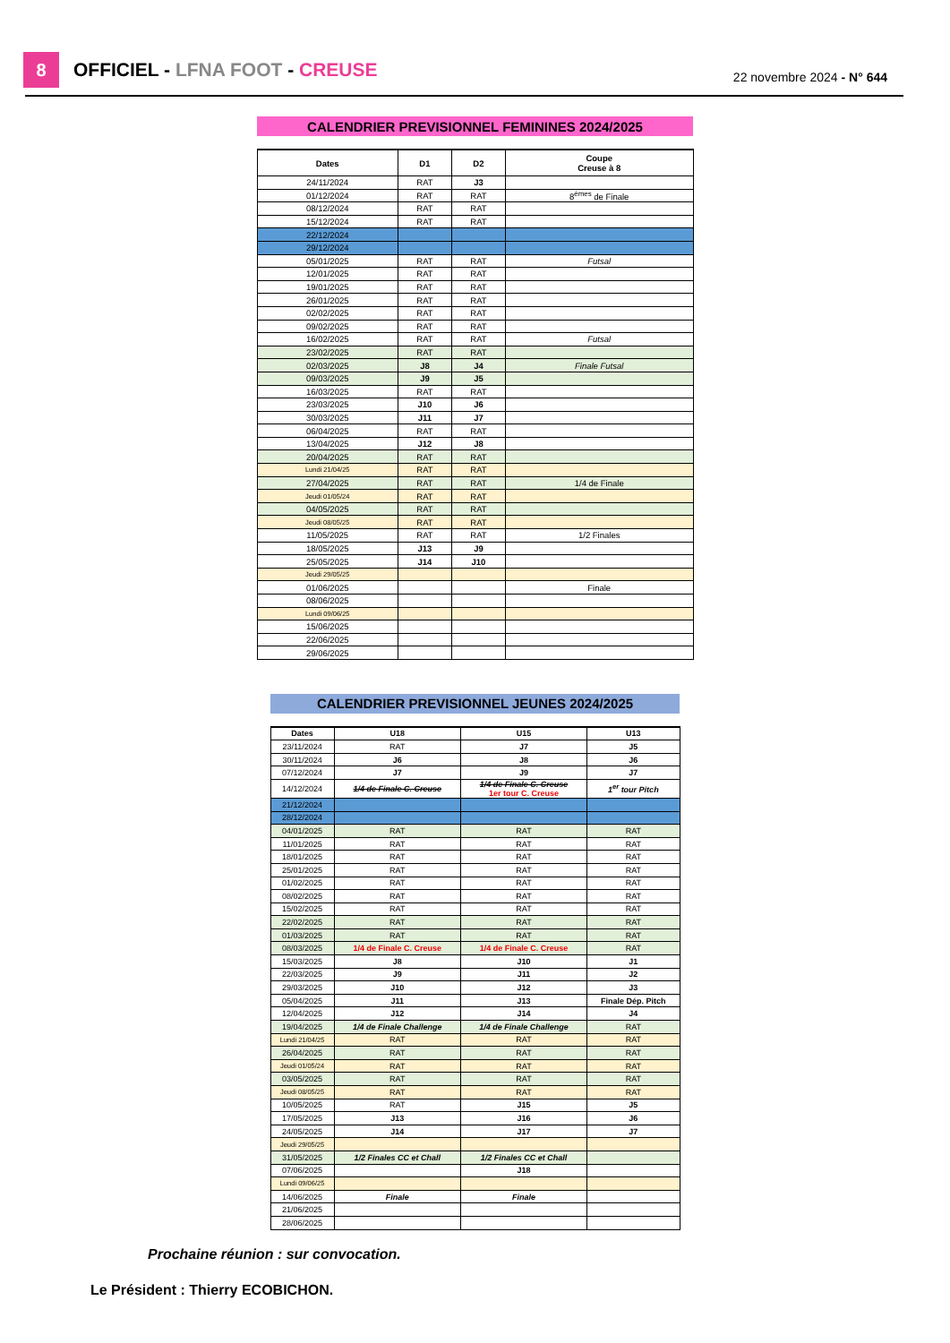8
OFFICIEL - LFNA FOOT - CREUSE
22 novembre 2024 - N° 644
| CALENDRIER PREVISIONNEL FEMININES 2024/2025 | | | |
| Dates | D1 | D2 | Coupe Creuse à 8 |
| 24/11/2024 | RAT | J3 | |
| 01/12/2024 | RAT | RAT | 8<sup>èmes</sup> de Finale |
| 08/12/2024 | RAT | RAT | |
| 15/12/2024 | RAT | RAT | |
| 22/12/2024 | | | |
| 29/12/2024 | | | |
| 05/01/2025 | RAT | RAT | Futsal |
| 12/01/2025 | RAT | RAT | |
| 19/01/2025 | RAT | RAT | |
| 26/01/2025 | RAT | RAT | |
| 02/02/2025 | RAT | RAT | |
| 09/02/2025 | RAT | RAT | |
| 16/02/2025 | RAT | RAT | Futsal |
| 23/02/2025 | RAT | RAT | |
| 02/03/2025 | J8 | J4 | Finale Futsal |
| 09/03/2025 | J9 | J5 | |
| 16/03/2025 | RAT | RAT | |
| 23/03/2025 | J10 | J6 | |
| 30/03/2025 | J11 | J7 | |
| 06/04/2025 | RAT | RAT | |
| 13/04/2025 | J12 | J8 | |
| 20/04/2025 | RAT | RAT | |
| Lundi 21/04/25 | RAT | RAT | |
| 27/04/2025 | RAT | RAT | 1/4 de Finale |
| Jeudi 01/05/24 | RAT | RAT | |
| 04/05/2025 | RAT | RAT | |
| Jeudi 08/05/25 | RAT | RAT | |
| 11/05/2025 | RAT | RAT | 1/2 Finales |
| 18/05/2025 | J13 | J9 | |
| 25/05/2025 | J14 | J10 | |
| Jeudi 29/05/25 | | | |
| 01/06/2025 | | | Finale |
| 08/06/2025 | | | |
| Lundi 09/06/25 | | | |
| 15/06/2025 | | | |
| 22/06/2025 | | | |
| 29/06/2025 | | | |
| CALENDRIER PREVISIONNEL JEUNES 2024/2025 | | | |
| Dates | U18 | U15 | U13 |
| 23/11/2024 | RAT | J7 | J5 |
| 30/11/2024 | J6 | J8 | J6 |
| 07/12/2024 | J7 | J9 | J7 |
| 14/12/2024 | 1/4 de Finale C. Creuse | 1/4 de Finale C. Creuse 1er tour C. Creuse | 1<sup>er</sup> tour Pitch |
| 21/12/2024 | | | |
| 28/12/2024 | | | |
| 04/01/2025 | RAT | RAT | RAT |
| 11/01/2025 | RAT | RAT | RAT |
| 18/01/2025 | RAT | RAT | RAT |
| 25/01/2025 | RAT | RAT | RAT |
| 01/02/2025 | RAT | RAT | RAT |
| 08/02/2025 | RAT | RAT | RAT |
| 15/02/2025 | RAT | RAT | RAT |
| 22/02/2025 | RAT | RAT | RAT |
| 01/03/2025 | RAT | RAT | RAT |
| 08/03/2025 | 1/4 de Finale C. Creuse | 1/4 de Finale C. Creuse | RAT |
| 15/03/2025 | J8 | J10 | J1 |
| 22/03/2025 | J9 | J11 | J2 |
| 29/03/2025 | J10 | J12 | J3 |
| 05/04/2025 | J11 | J13 | Finale Dép. Pitch |
| 12/04/2025 | J12 | J14 | J4 |
| 19/04/2025 | 1/4 de Finale Challenge | 1/4 de Finale Challenge | RAT |
| Lundi 21/04/25 | RAT | RAT | RAT |
| 26/04/2025 | RAT | RAT | RAT |
| Jeudi 01/05/24 | RAT | RAT | RAT |
| 03/05/2025 | RAT | RAT | RAT |
| Jeudi 08/05/25 | RAT | RAT | RAT |
| 10/05/2025 | RAT | J15 | J5 |
| 17/05/2025 | J13 | J16 | J6 |
| 24/05/2025 | J14 | J17 | J7 |
| Jeudi 29/05/25 | | | |
| 31/05/2025 | 1/2 Finales CC et Chall | 1/2 Finales CC et Chall | |
| 07/06/2025 | | J18 | |
| Lundi 09/06/25 | | | |
| 14/06/2025 | Finale | Finale | |
| 21/06/2025 | | | |
| 28/06/2025 | | | |
Prochaine réunion : sur convocation.
Le Président : Thierry ECOBICHON.